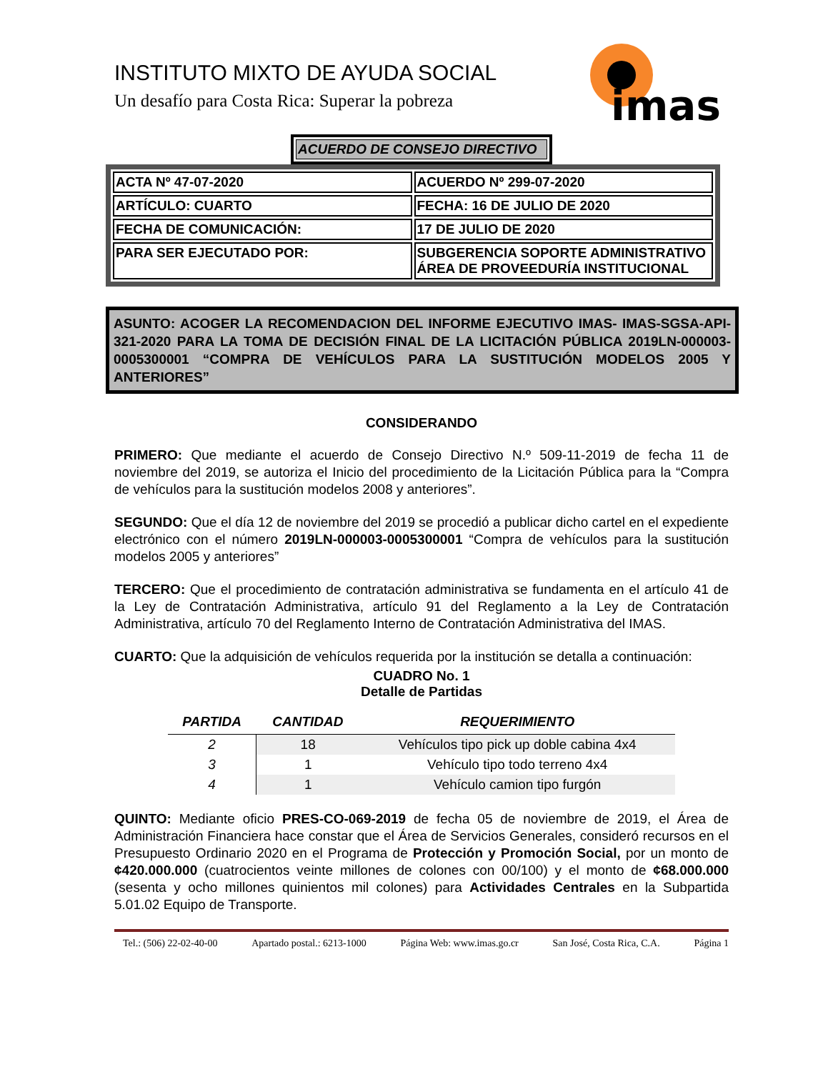imas
INSTITUTO MIXTO DE AYUDA SOCIAL
Un desafío para Costa Rica: Superar la pobreza
ACUERDO DE CONSEJO DIRECTIVO
| ACTA Nº 47-07-2020 | ACUERDO Nº 299-07-2020 |
| ARTÍCULO: CUARTO | FECHA: 16 DE JULIO DE 2020 |
| FECHA DE COMUNICACIÓN: | 17 DE JULIO DE 2020 |
| PARA SER EJECUTADO POR: | SUBGERENCIA SOPORTE ADMINISTRATIVO ÁREA DE PROVEEDURÍA INSTITUCIONAL |
ASUNTO: ACOGER LA RECOMENDACION DEL INFORME EJECUTIVO IMAS- IMAS-SGSA-API-321-2020 PARA LA TOMA DE DECISIÓN FINAL DE LA LICITACIÓN PÚBLICA 2019LN-000003-0005300001 “COMPRA DE VEHÍCULOS PARA LA SUSTITUCIÓN MODELOS 2005 Y ANTERIORES”
CONSIDERANDO
PRIMERO: Que mediante el acuerdo de Consejo Directivo N.º 509-11-2019 de fecha 11 de noviembre del 2019, se autoriza el Inicio del procedimiento de la Licitación Pública para la “Compra de vehículos para la sustitución modelos 2008 y anteriores”.
SEGUNDO: Que el día 12 de noviembre del 2019 se procedió a publicar dicho cartel en el expediente electrónico con el número 2019LN-000003-0005300001 “Compra de vehículos para la sustitución modelos 2005 y anteriores”
TERCERO: Que el procedimiento de contratación administrativa se fundamenta en el artículo 41 de la Ley de Contratación Administrativa, artículo 91 del Reglamento a la Ley de Contratación Administrativa, artículo 70 del Reglamento Interno de Contratación Administrativa del IMAS.
CUARTO: Que la adquisición de vehículos requerida por la institución se detalla a continuación:
CUADRO No. 1
Detalle de Partidas
| PARTIDA | CANTIDAD | REQUERIMIENTO |
| --- | --- | --- |
| 2 | 18 | Vehículos tipo pick up doble cabina 4x4 |
| 3 | 1 | Vehículo tipo todo terreno 4x4 |
| 4 | 1 | Vehículo camion tipo furgón |
QUINTO: Mediante oficio PRES-CO-069-2019 de fecha 05 de noviembre de 2019, el Área de Administración Financiera hace constar que el Área de Servicios Generales, consideró recursos en el Presupuesto Ordinario 2020 en el Programa de Protección y Promoción Social, por un monto de ¢420.000.000 (cuatrocientos veinte millones de colones con 00/100) y el monto de ¢68.000.000 (sesenta y ocho millones quinientos mil colones) para Actividades Centrales en la Subpartida 5.01.02 Equipo de Transporte.
Tel.: (506) 22-02-40-00 Apartado postal.: 6213-1000 Página Web: www.imas.go.cr San José, Costa Rica, C.A. Página 1